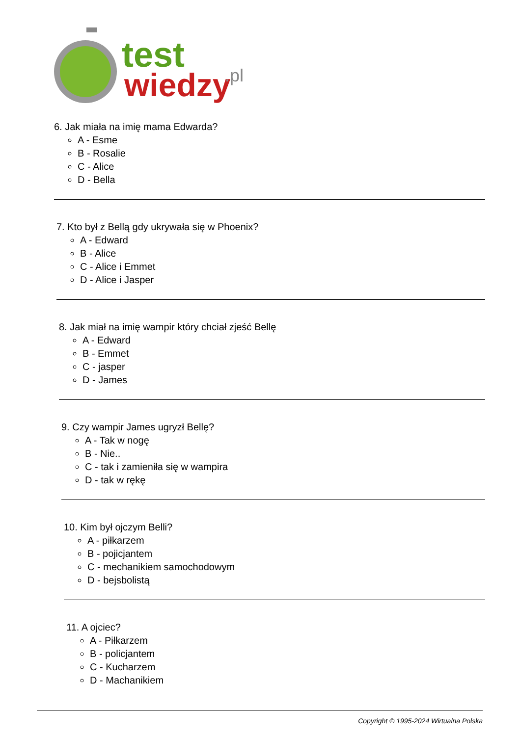test
wiedzy
.pl
6. Jak miała na imię mama Edwarda?
A - Esme
B - Rosalie
C - Alice
D - Bella
7. Kto był z Bellą gdy ukrywała się w Phoenix?
A - Edward
B - Alice
C - Alice i Emmet
D - Alice i Jasper
8. Jak miał na imię wampir który chciał zjeść Bellę
A - Edward
B - Emmet
C - jasper
D - James
9. Czy wampir James ugryzł Bellę?
A - Tak w nogę
B - Nie..
C - tak i zamieniła się w wampira
D - tak w rękę
10. Kim był ojczym Belli?
A - piłkarzem
B - pojicjantem
C - mechanikiem samochodowym
D - bejsbolistą
11. A ojciec?
A - Piłkarzem
B - policjantem
C - Kucharzem
D - Machanikiem
Copyright © 1995-2024 Wirtualna Polska